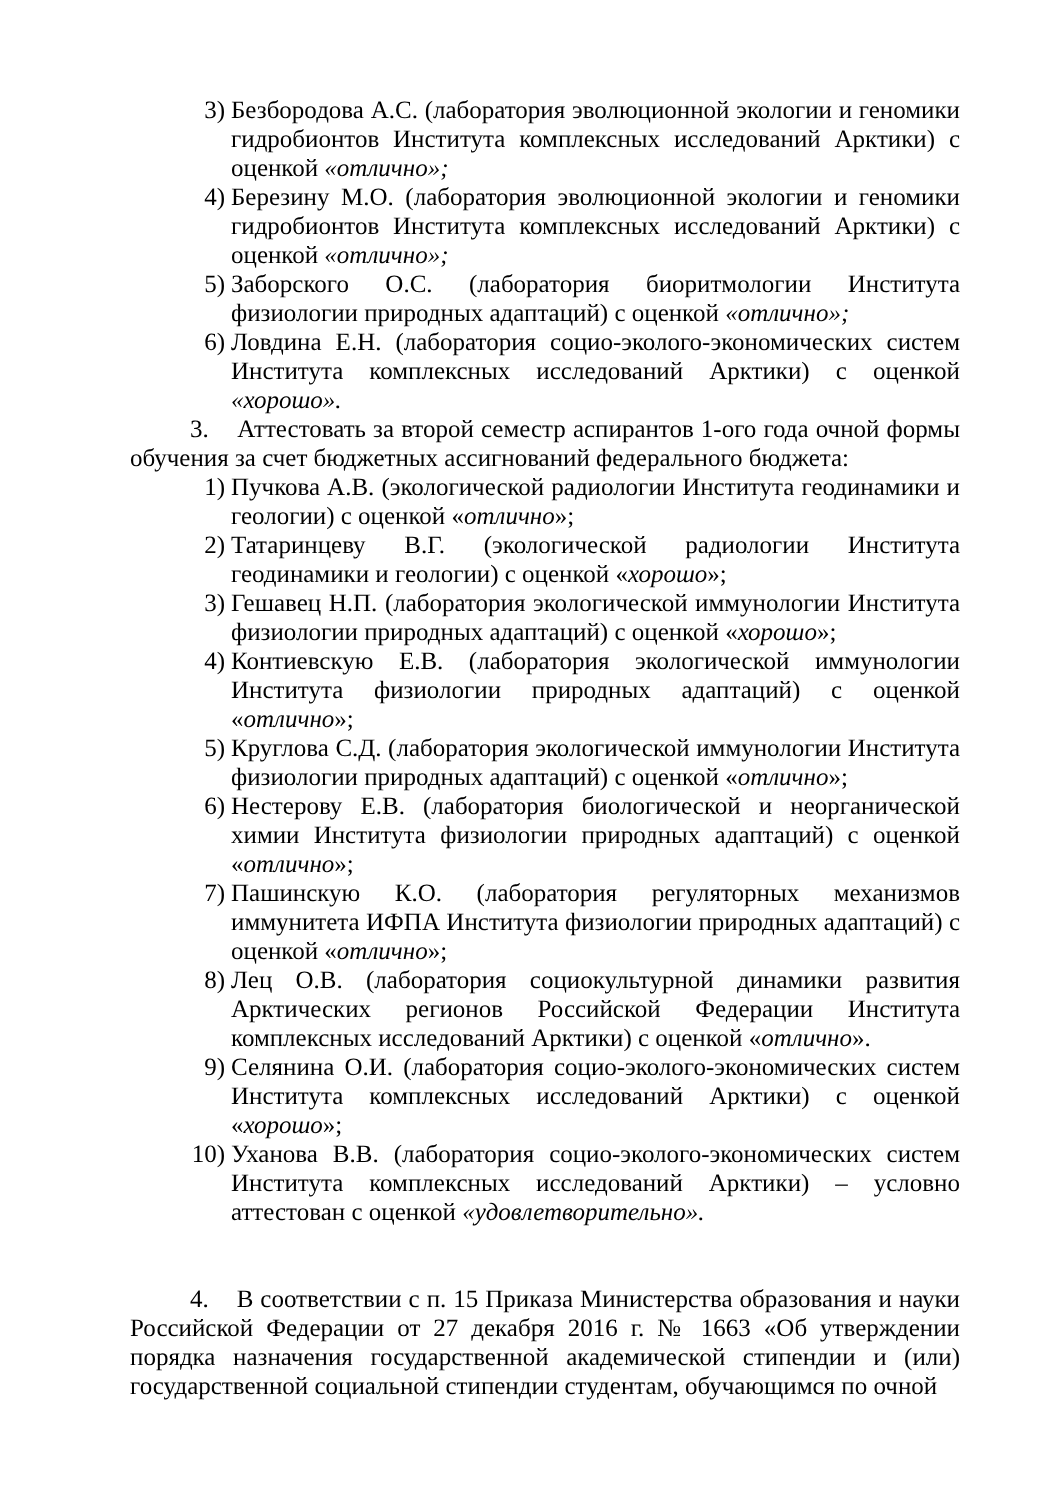3) Безбородова А.С. (лаборатория эволюционной экологии и геномики гидробионтов Института комплексных исследований Арктики) с оценкой «отлично»;
4) Березину М.О. (лаборатория эволюционной экологии и геномики гидробионтов Института комплексных исследований Арктики) с оценкой «отлично»;
5) Заборского О.С. (лаборатория биоритмологии Института физиологии природных адаптаций) с оценкой «отлично»;
6) Ловдина Е.Н. (лаборатория социо-эколого-экономических систем Института комплексных исследований Арктики) с оценкой «хорошо».
3. Аттестовать за второй семестр аспирантов 1-ого года очной формы обучения за счет бюджетных ассигнований федерального бюджета:
1) Пучкова А.В. (экологической радиологии Института геодинамики и геологии) с оценкой «отлично»;
2) Татаринцеву В.Г. (экологической радиологии Института геодинамики и геологии) с оценкой «хорошо»;
3) Гешавец Н.П. (лаборатория экологической иммунологии Института физиологии природных адаптаций) с оценкой «хорошо»;
4) Контиевскую Е.В. (лаборатория экологической иммунологии Института физиологии природных адаптаций) с оценкой «отлично»;
5) Круглова С.Д. (лаборатория экологической иммунологии Института физиологии природных адаптаций) с оценкой «отлично»;
6) Нестерову Е.В. (лаборатория биологической и неорганической химии Института физиологии природных адаптаций) с оценкой «отлично»;
7) Пашинскую К.О. (лаборатория регуляторных механизмов иммунитета ИФПА Института физиологии природных адаптаций) с оценкой «отлично»;
8) Лец О.В. (лаборатория социокультурной динамики развития Арктических регионов Российской Федерации Института комплексных исследований Арктики) с оценкой «отлично».
9) Селянина О.И. (лаборатория социо-эколого-экономических систем Института комплексных исследований Арктики) с оценкой «хорошо»;
10) Уханова В.В. (лаборатория социо-эколого-экономических систем Института комплексных исследований Арктики) – условно аттестован с оценкой «удовлетворительно».
4. В соответствии с п. 15 Приказа Министерства образования и науки Российской Федерации от 27 декабря 2016 г. № 1663 «Об утверждении порядка назначения государственной академической стипендии и (или) государственной социальной стипендии студентам, обучающимся по очной